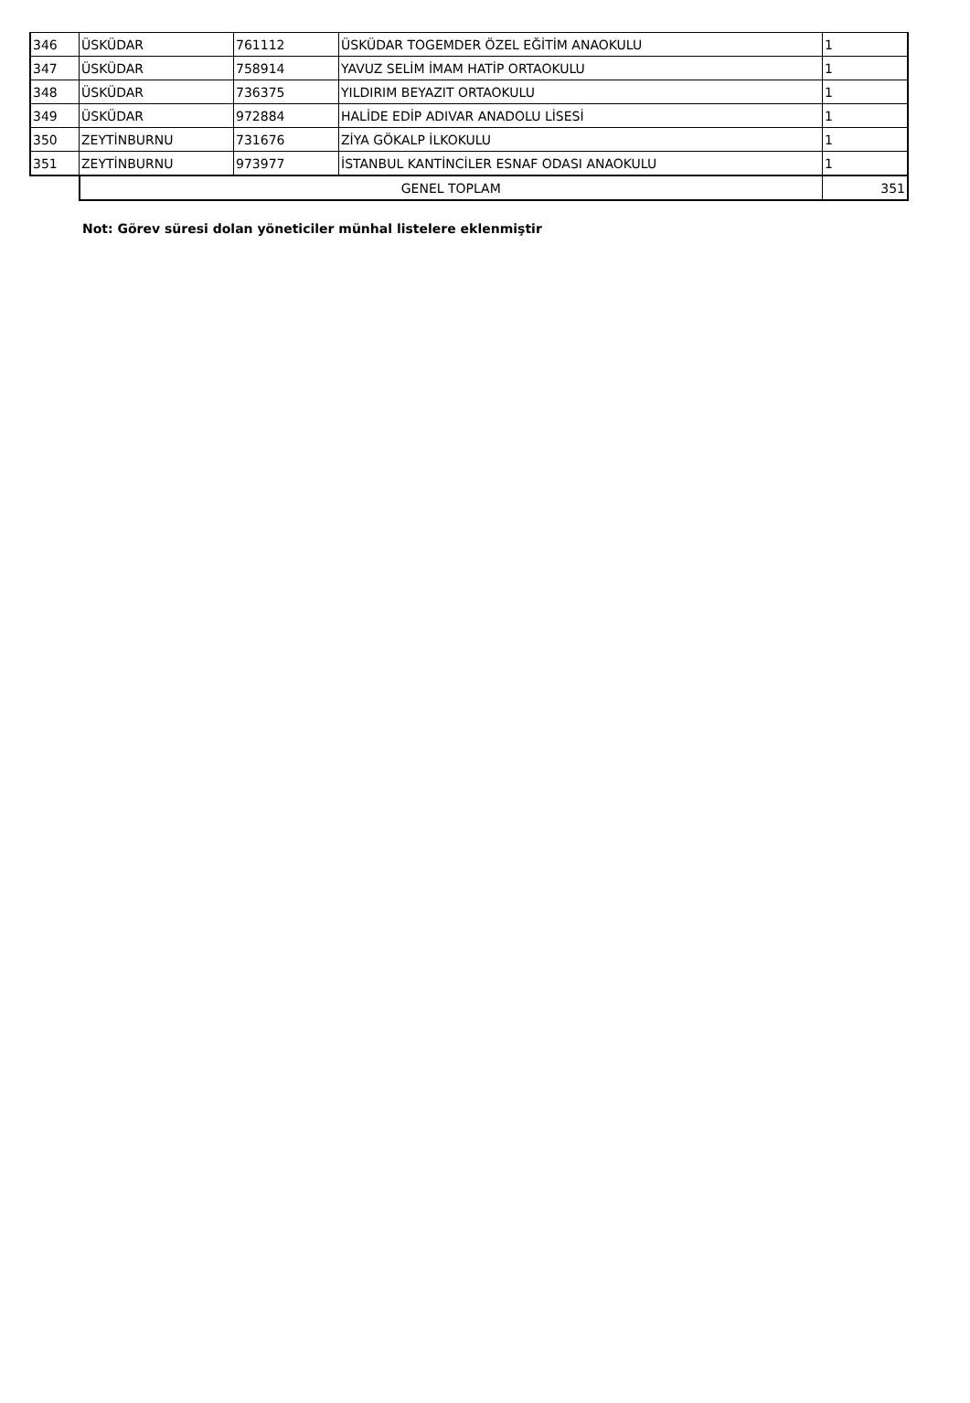| 346 | ÜSKÜDAR | 761112 | ÜSKÜDAR TOGEMDER ÖZEL EĞİTİM ANAOKULU | 1 |
| 347 | ÜSKÜDAR | 758914 | YAVUZ SELİM İMAM HATİP ORTAOKULU | 1 |
| 348 | ÜSKÜDAR | 736375 | YILDIRIM BEYAZIT ORTAOKULU | 1 |
| 349 | ÜSKÜDAR | 972884 | HALİDE EDİP ADIVAR ANADOLU LİSESİ | 1 |
| 350 | ZEYTİNBURNU | 731676 | ZİYA GÖKALP İLKOKULU | 1 |
| 351 | ZEYTİNBURNU | 973977 | İSTANBUL KANTİNCİLER ESNAF ODASI ANAOKULU | 1 |
| | GENEL TOPLAM | | | 351 |
Not: Görev süresi dolan yöneticiler münhal listelere eklenmiştir